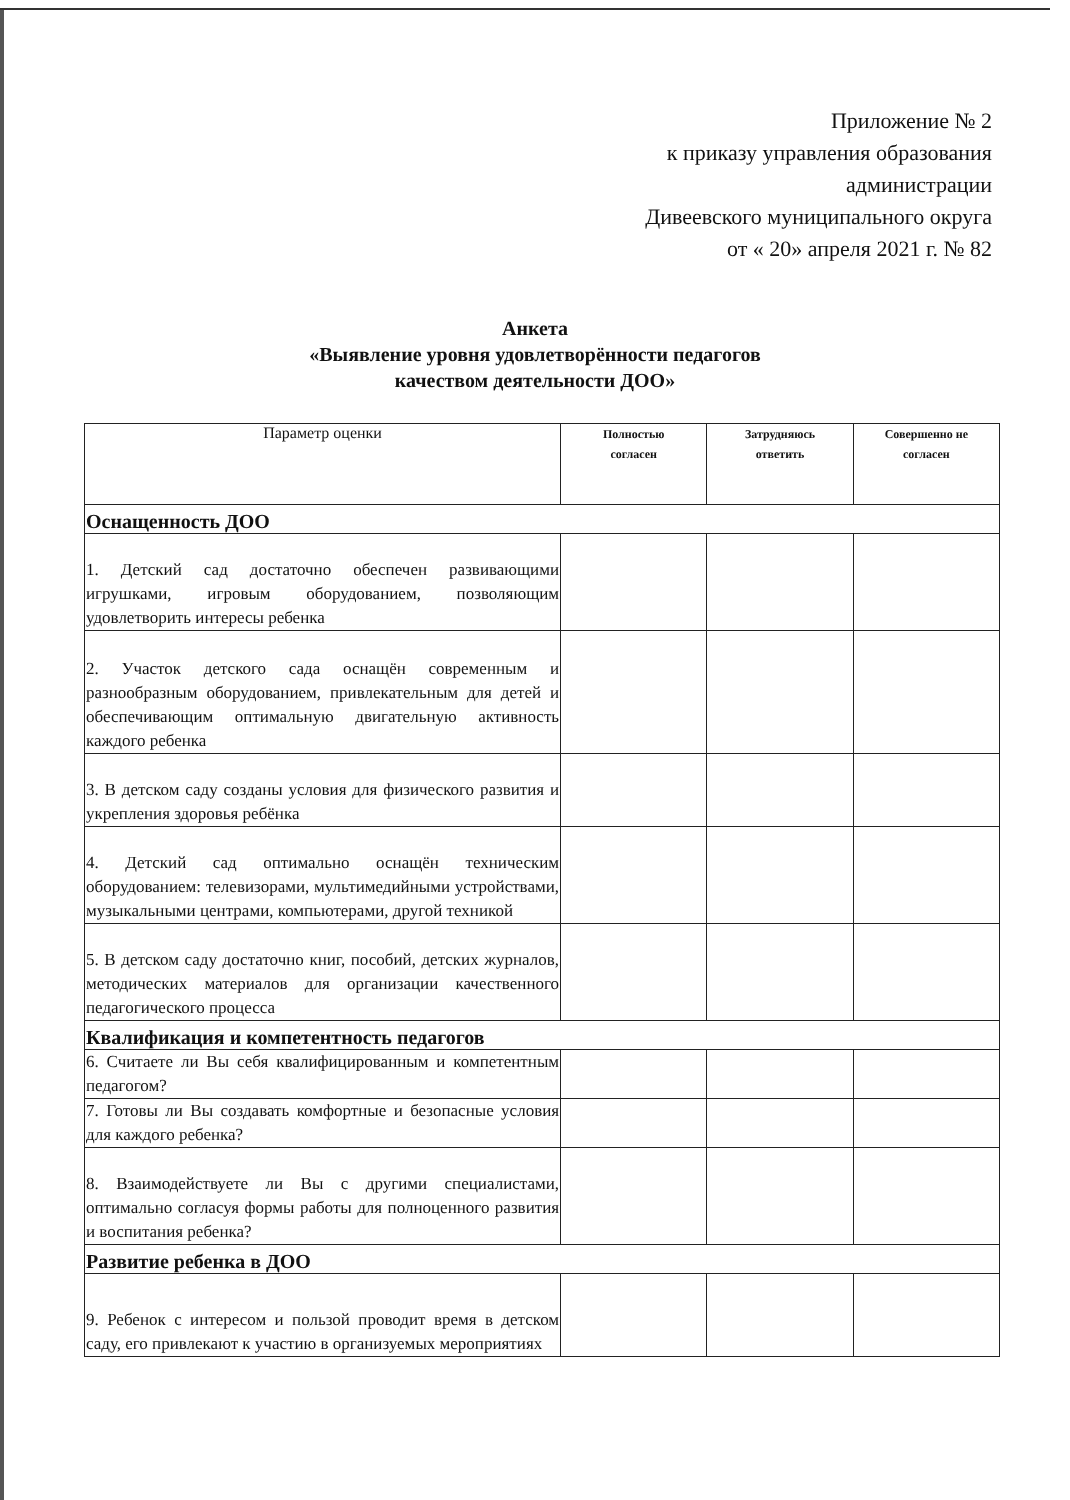Приложение № 2
к приказу управления образования
администрации
Дивеевского муниципального округа
от « 20» апреля 2021 г. № 82
Анкета
«Выявление уровня удовлетворённости педагогов
качеством деятельности ДОО»
| Параметр оценки | Полностью согласен | Затрудняюсь ответить | Совершенно не согласен |
| --- | --- | --- | --- |
| Оснащенность ДОО | | | |
| 1. Детский сад достаточно обеспечен развивающими игрушками, игровым оборудованием, позволяющим удовлетворить интересы ребенка | | | |
| 2. Участок детского сада оснащён современным и разнообразным оборудованием, привлекательным для детей и обеспечивающим оптимальную двигательную активность каждого ребенка | | | |
| 3. В детском саду созданы условия для физического развития и укрепления здоровья ребёнка | | | |
| 4. Детский сад оптимально оснащён техническим оборудованием: телевизорами, мультимедийными устройствами, музыкальными центрами, компьютерами, другой техникой | | | |
| 5. В детском саду достаточно книг, пособий, детских журналов, методических материалов для организации качественного педагогического процесса | | | |
| Квалификация и компетентность педагогов | | | |
| 6. Считаете ли Вы себя квалифицированным и компетентным педагогом? | | | |
| 7. Готовы ли Вы создавать комфортные и безопасные условия для каждого ребенка? | | | |
| 8. Взаимодействуете ли Вы с другими специалистами, оптимально согласуя формы работы для полноценного развития и воспитания ребенка? | | | |
| Развитие ребенка в ДОО | | | |
| 9. Ребенок с интересом и пользой проводит время в детском саду, его привлекают к участию в организуемых мероприятиях | | | |